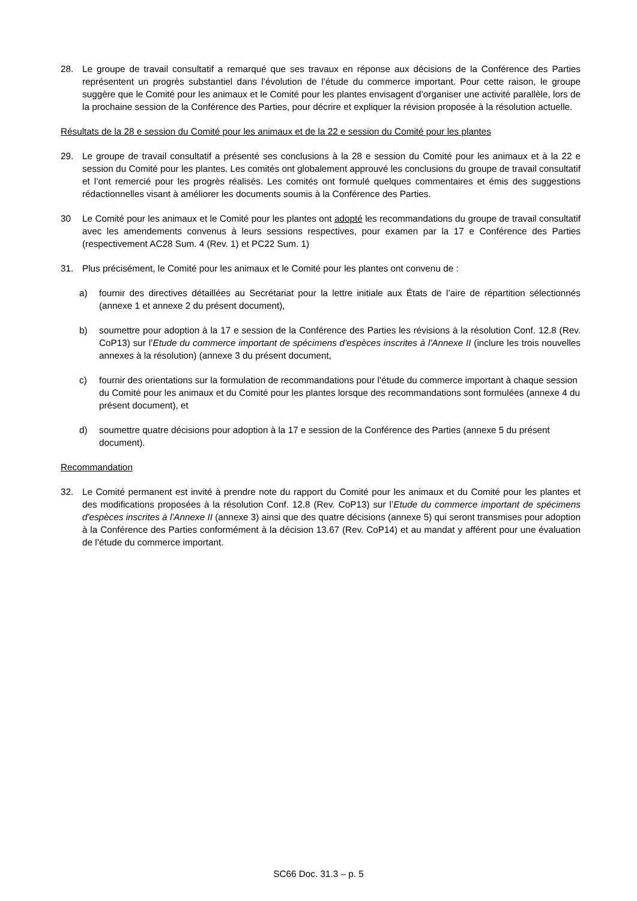28. Le groupe de travail consultatif a remarqué que ses travaux en réponse aux décisions de la Conférence des Parties représentent un progrès substantiel dans l’évolution de l’étude du commerce important. Pour cette raison, le groupe suggère que le Comité pour les animaux et le Comité pour les plantes envisagent d’organiser une activité parallèle, lors de la prochaine session de la Conférence des Parties, pour décrire et expliquer la révision proposée à la résolution actuelle.
Résultats de la 28 e session du Comité pour les animaux et de la 22 e session du Comité pour les plantes
29. Le groupe de travail consultatif a présenté ses conclusions à la 28 e session du Comité pour les animaux et à la 22 e session du Comité pour les plantes. Les comités ont globalement approuvé les conclusions du groupe de travail consultatif et l’ont remercié pour les progrès réalisés. Les comités ont formulé quelques commentaires et émis des suggestions rédactionnelles visant à améliorer les documents soumis à la Conférence des Parties.
30 Le Comité pour les animaux et le Comité pour les plantes ont adopté les recommandations du groupe de travail consultatif avec les amendements convenus à leurs sessions respectives, pour examen par la 17 e Conférence des Parties (respectivement AC28 Sum. 4 (Rev. 1) et PC22 Sum. 1)
31. Plus précisément, le Comité pour les animaux et le Comité pour les plantes ont convenu de :
a) fournir des directives détaillées au Secrétariat pour la lettre initiale aux États de l’aire de répartition sélectionnés (annexe 1 et annexe 2 du présent document),
b) soumettre pour adoption à la 17 e session de la Conférence des Parties les révisions à la résolution Conf. 12.8 (Rev. CoP13) sur l’Etude du commerce important de spécimens d'espèces inscrites à l'Annexe II (inclure les trois nouvelles annexes à la résolution) (annexe 3 du présent document,
c) fournir des orientations sur la formulation de recommandations pour l’étude du commerce important à chaque session du Comité pour les animaux et du Comité pour les plantes lorsque des recommandations sont formulées (annexe 4 du présent document), et
d) soumettre quatre décisions pour adoption à la 17 e session de la Conférence des Parties (annexe 5 du présent document).
Recommandation
32. Le Comité permanent est invité à prendre note du rapport du Comité pour les animaux et du Comité pour les plantes et des modifications proposées à la résolution Conf. 12.8 (Rev. CoP13) sur l’Etude du commerce important de spécimens d'espèces inscrites à l'Annexe II (annexe 3) ainsi que des quatre décisions (annexe 5) qui seront transmises pour adoption à la Conférence des Parties conformément à la décision 13.67 (Rev. CoP14) et au mandat y afférent pour une évaluation de l’étude du commerce important.
SC66 Doc. 31.3 – p. 5